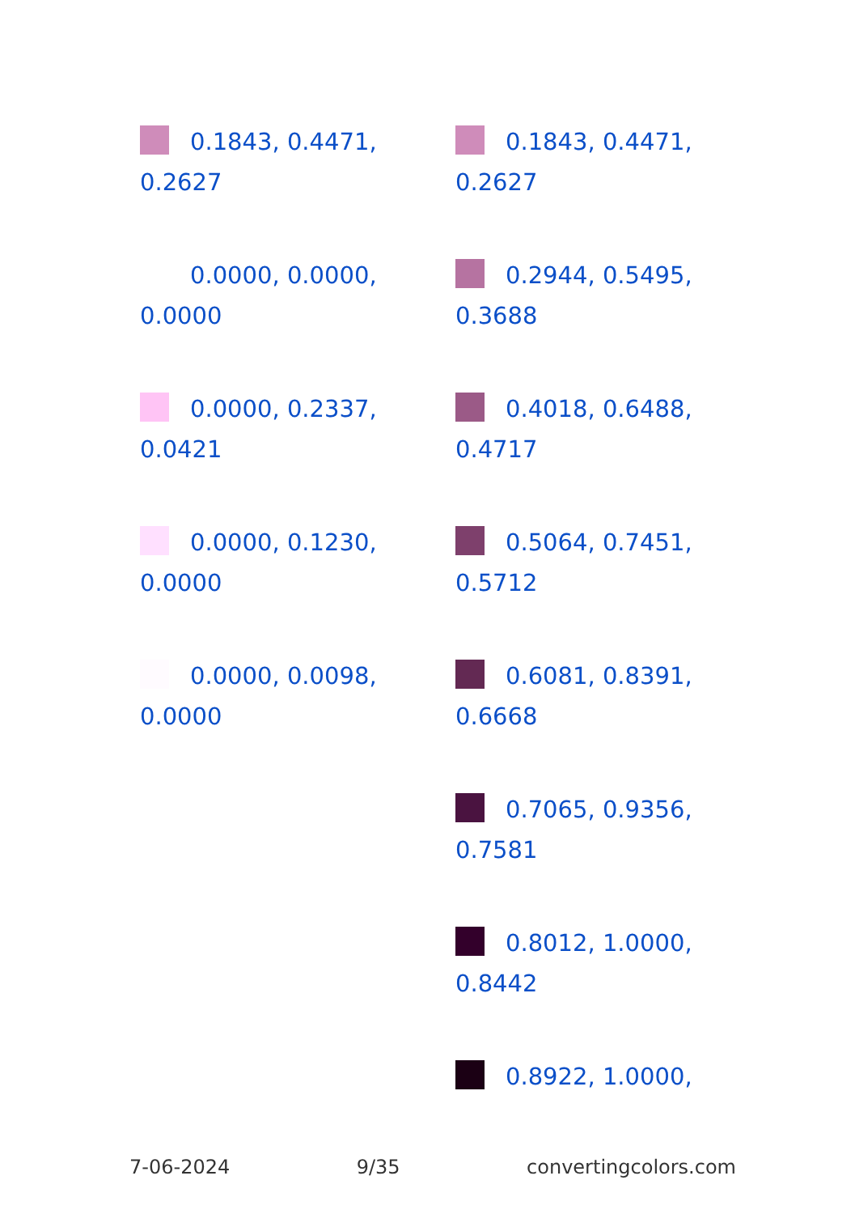0.1843, 0.4471, 0.2627
0.0000, 0.0000, 0.0000
0.0000, 0.2337, 0.0421
0.0000, 0.1230, 0.0000
0.0000, 0.0098, 0.0000
0.1843, 0.4471, 0.2627
0.2944, 0.5495, 0.3688
0.4018, 0.6488, 0.4717
0.5064, 0.7451, 0.5712
0.6081, 0.8391, 0.6668
0.7065, 0.9356, 0.7581
0.8012, 1.0000, 0.8442
0.8922, 1.0000,
7-06-2024 9/35 convertingcolors.com